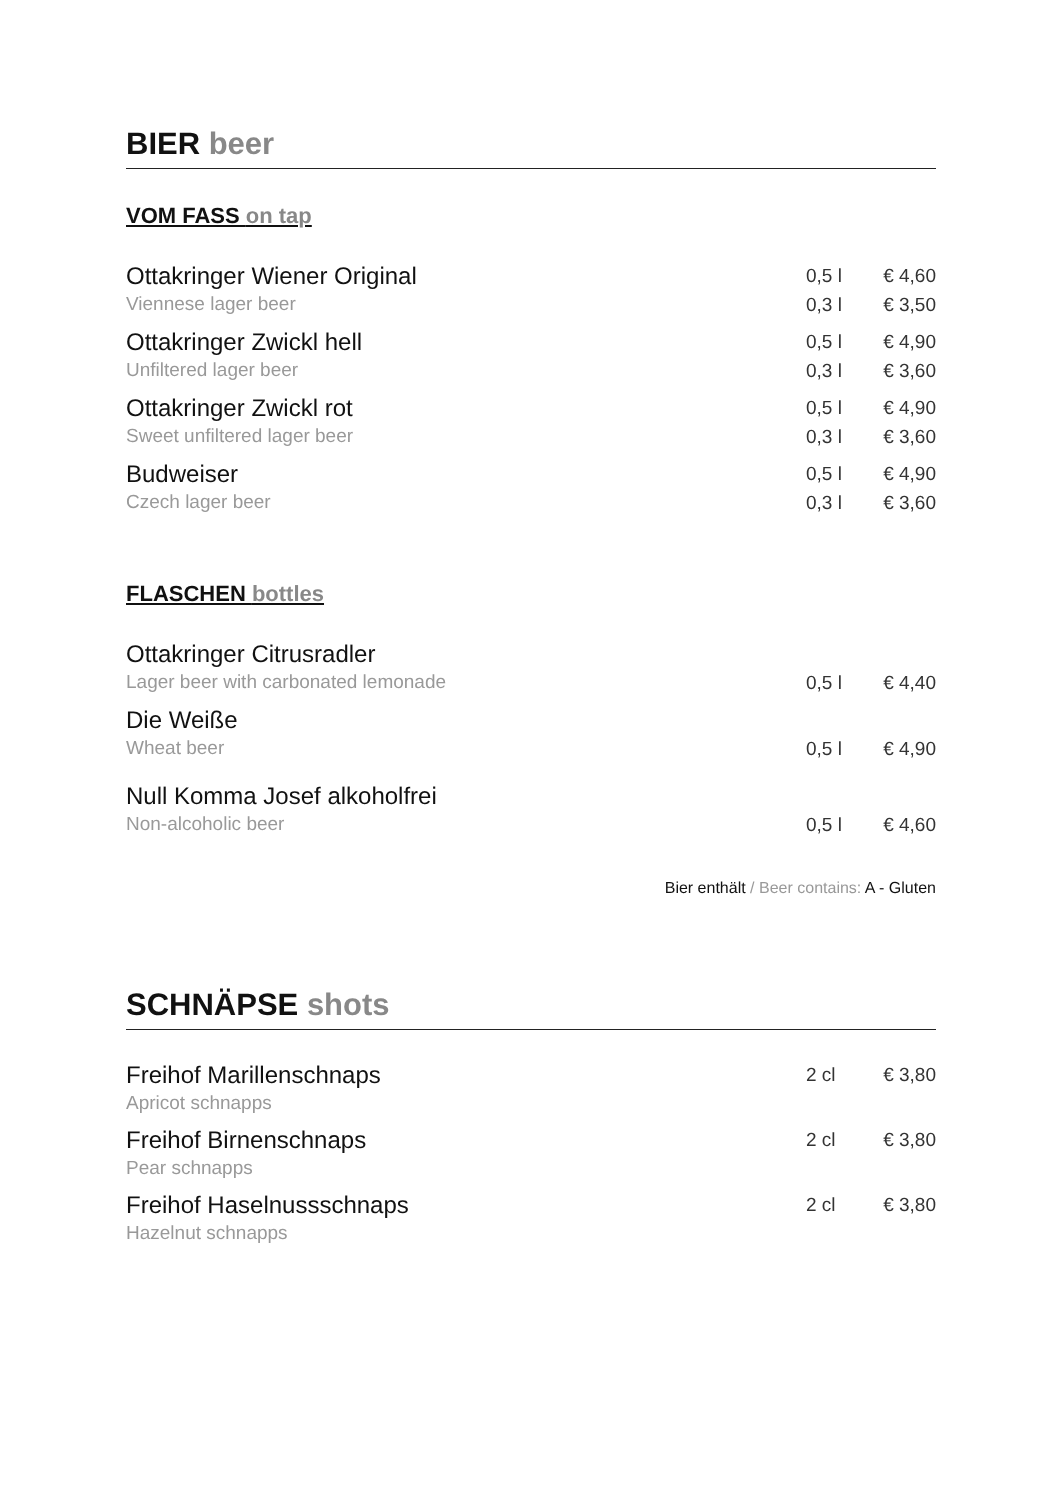BIER beer
VOM FASS on tap
| Ottakringer Wiener Original | 0,5 l | € 4,60 |
| Viennese lager beer | 0,3 l | € 3,50 |
| Ottakringer Zwickl hell | 0,5 l | € 4,90 |
| Unfiltered lager beer | 0,3 l | € 3,60 |
| Ottakringer Zwickl rot | 0,5 l | € 4,90 |
| Sweet unfiltered lager beer | 0,3 l | € 3,60 |
| Budweiser | 0,5 l | € 4,90 |
| Czech lager beer | 0,3 l | € 3,60 |
FLASCHEN bottles
| Ottakringer Citrusradler | | |
| Lager beer with carbonated lemonade | 0,5 l | € 4,40 |
| Die Weiße | | |
| Wheat beer | 0,5 l | € 4,90 |
| Null Komma Josef alkoholfrei | | |
| Non-alcoholic beer | 0,5 l | € 4,60 |
Bier enthält / Beer contains: A - Gluten
SCHNÄPSE shots
| Freihof Marillenschnaps | 2 cl | € 3,80 |
| Apricot schnapps | | |
| Freihof Birnenschnaps | 2 cl | € 3,80 |
| Pear schnapps | | |
| Freihof Haselnussschnaps | 2 cl | € 3,80 |
| Hazelnut schnapps | | |